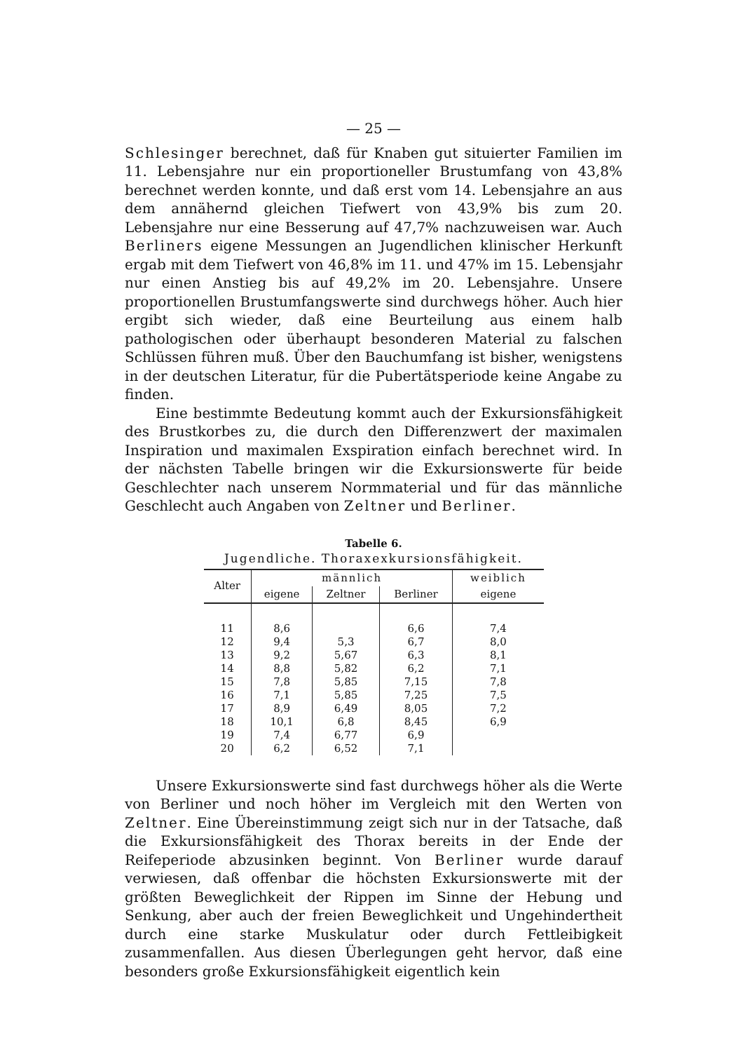— 25 —
Schlesinger berechnet, daß für Knaben gut situierter Familien im 11. Lebensjahre nur ein proportioneller Brustumfang von 43,8% berechnet werden konnte, und daß erst vom 14. Lebensjahre an aus dem annähernd gleichen Tiefwert von 43,9% bis zum 20. Lebensjahre nur eine Besserung auf 47,7% nachzuweisen war. Auch Berliners eigene Messungen an Jugendlichen klinischer Herkunft ergab mit dem Tiefwert von 46,8% im 11. und 47% im 15. Lebensjahr nur einen Anstieg bis auf 49,2% im 20. Lebensjahre. Unsere proportionellen Brustumfangswerte sind durchwegs höher. Auch hier ergibt sich wieder, daß eine Beurteilung aus einem halb pathologischen oder überhaupt besonderen Material zu falschen Schlüssen führen muß. Über den Bauchumfang ist bisher, wenigstens in der deutschen Literatur, für die Pubertätsperiode keine Angabe zu finden.
Eine bestimmte Bedeutung kommt auch der Exkursionsfähigkeit des Brustkorbes zu, die durch den Differenzwert der maximalen Inspiration und maximalen Exspiration einfach berechnet wird. In der nächsten Tabelle bringen wir die Exkursionswerte für beide Geschlechter nach unserem Normmaterial und für das männliche Geschlecht auch Angaben von Zeltner und Berliner.
Tabelle 6.
Jugendliche. Thoraxexkursionsfähigkeit.
| Alter | männlich | | | weiblich |
| --- | --- | --- | --- | --- |
| | eigene | Zeltner | Berliner | eigene |
| 11 | 8,6 | | 6,6 | 7,4 |
| 12 | 9,4 | 5,3 | 6,7 | 8,0 |
| 13 | 9,2 | 5,67 | 6,3 | 8,1 |
| 14 | 8,8 | 5,82 | 6,2 | 7,1 |
| 15 | 7,8 | 5,85 | 7,15 | 7,8 |
| 16 | 7,1 | 5,85 | 7,25 | 7,5 |
| 17 | 8,9 | 6,49 | 8,05 | 7,2 |
| 18 | 10,1 | 6,8 | 8,45 | 6,9 |
| 19 | 7,4 | 6,77 | 6,9 | |
| 20 | 6,2 | 6,52 | 7,1 | |
Unsere Exkursionswerte sind fast durchwegs höher als die Werte von Berliner und noch höher im Vergleich mit den Werten von Zeltner. Eine Übereinstimmung zeigt sich nur in der Tatsache, daß die Exkursionsfähigkeit des Thorax bereits in der Ende der Reifeperiode abzusinken beginnt. Von Berliner wurde darauf verwiesen, daß offenbar die höchsten Exkursionswerte mit der größten Beweglichkeit der Rippen im Sinne der Hebung und Senkung, aber auch der freien Beweglichkeit und Ungehindertheit durch eine starke Muskulatur oder durch Fettleibigkeit zusammenfallen. Aus diesen Überlegungen geht hervor, daß eine besonders große Exkursionsfähigkeit eigentlich kein